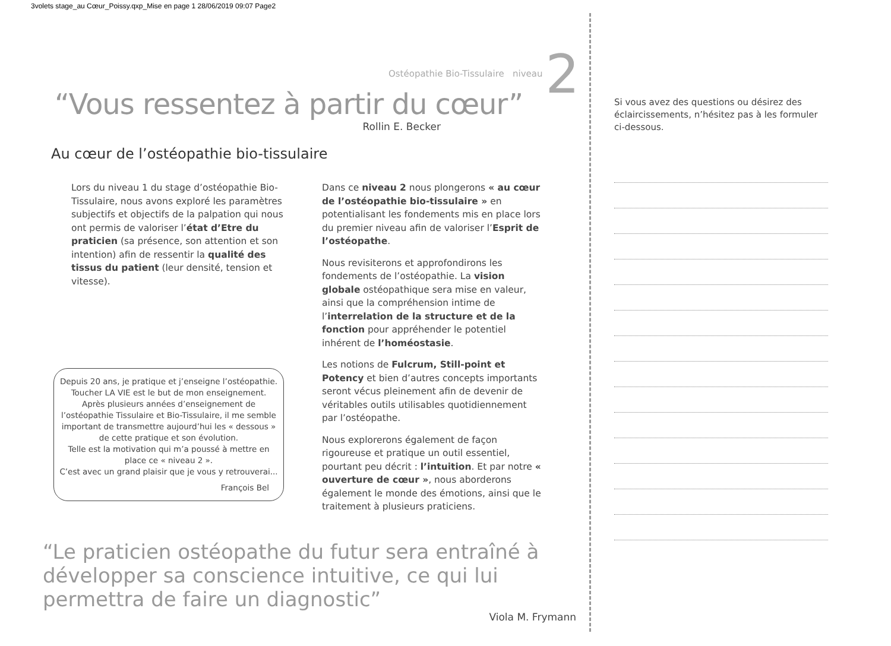3volets stage_au Cœur_Poissy.qxp_Mise en page 1 28/06/2019 09:07 Page2
Ostéopathie Bio-Tissulaire niveau 2
“Vous ressentez à partir du cœur”
Rollin E. Becker
Au cœur de l’ostéopathie bio-tissulaire
Lors du niveau 1 du stage d’ostéopathie Bio-Tissulaire, nous avons exploré les paramètres subjectifs et objectifs de la palpation qui nous ont permis de valoriser l’état d’Etre du praticien (sa présence, son attention et son intention) afin de ressentir la qualité des tissus du patient (leur densité, tension et vitesse).
Depuis 20 ans, je pratique et j’enseigne l’ostéopathie.
Toucher LA VIE est le but de mon enseignement.
Après plusieurs années d’enseignement de l’ostéopathie Tissulaire et Bio-Tissulaire, il me semble important de transmettre aujourd’hui les « dessous » de cette pratique et son évolution.
Telle est la motivation qui m’a poussé à mettre en place ce « niveau 2 ».
C’est avec un grand plaisir que je vous y retrouverai...
François Bel
Dans ce niveau 2 nous plongerons « au cœur de l’ostéopathie bio-tissulaire » en potentialisant les fondements mis en place lors du premier niveau afin de valoriser l’Esprit de l’ostéopathe.
Nous revisiterons et approfondirons les fondements de l’ostéopathie. La vision globale ostéopathique sera mise en valeur, ainsi que la compréhension intime de l’interrelation de la structure et de la fonction pour appréhender le potentiel inhérent de l’homéostasie.
Les notions de Fulcrum, Still-point et Potency et bien d’autres concepts importants seront vécus pleinement afin de devenir de véritables outils utilisables quotidiennement par l’ostéopathe.
Nous explorerons également de façon rigoureuse et pratique un outil essentiel, pourtant peu décrit : l’intuition. Et par notre « ouverture de cœur », nous aborderons également le monde des émotions, ainsi que le traitement à plusieurs praticiens.
“Le praticien ostéopathe du futur sera entraîné à développer sa conscience intuitive, ce qui lui permettra de faire un diagnostic”
Viola M. Frymann
Si vous avez des questions ou désirez des éclaircissements, n’hésitez pas à les formuler ci-dessous.